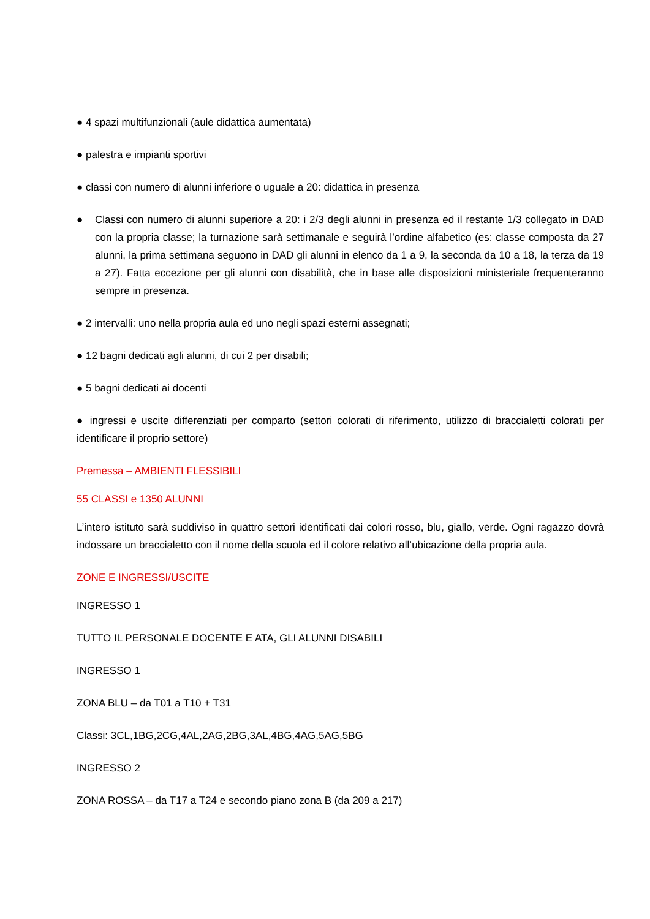● 4 spazi multifunzionali (aule didattica aumentata)
● palestra e impianti sportivi
● classi con numero di alunni inferiore o uguale a 20: didattica in presenza
● Classi con numero di alunni superiore a 20: i 2/3 degli alunni in presenza ed il restante 1/3 collegato in DAD con la propria classe; la turnazione sarà settimanale e seguirà l’ordine alfabetico (es: classe composta da 27 alunni, la prima settimana seguono in DAD gli alunni in elenco da 1 a 9, la seconda da 10 a 18, la terza da 19 a 27). Fatta eccezione per gli alunni con disabilità, che in base alle disposizioni ministeriale frequenteranno sempre in presenza.
● 2 intervalli: uno nella propria aula ed uno negli spazi esterni assegnati;
● 12 bagni dedicati agli alunni, di cui 2 per disabili;
● 5 bagni dedicati ai docenti
● ingressi e uscite differenziati per comparto (settori colorati di riferimento, utilizzo di braccialetti colorati per identificare il proprio settore)
Premessa – AMBIENTI FLESSIBILI
55 CLASSI e 1350 ALUNNI
L’intero istituto sarà suddiviso in quattro settori identificati dai colori rosso, blu, giallo, verde. Ogni ragazzo dovrà indossare un braccialetto con il nome della scuola ed il colore relativo all’ubicazione della propria aula.
ZONE E INGRESSI/USCITE
INGRESSO 1
TUTTO IL PERSONALE DOCENTE E ATA, GLI ALUNNI DISABILI
INGRESSO 1
ZONA BLU – da T01 a T10 + T31
Classi: 3CL,1BG,2CG,4AL,2AG,2BG,3AL,4BG,4AG,5AG,5BG
INGRESSO 2
ZONA ROSSA – da T17 a T24 e secondo piano zona B (da 209 a 217)